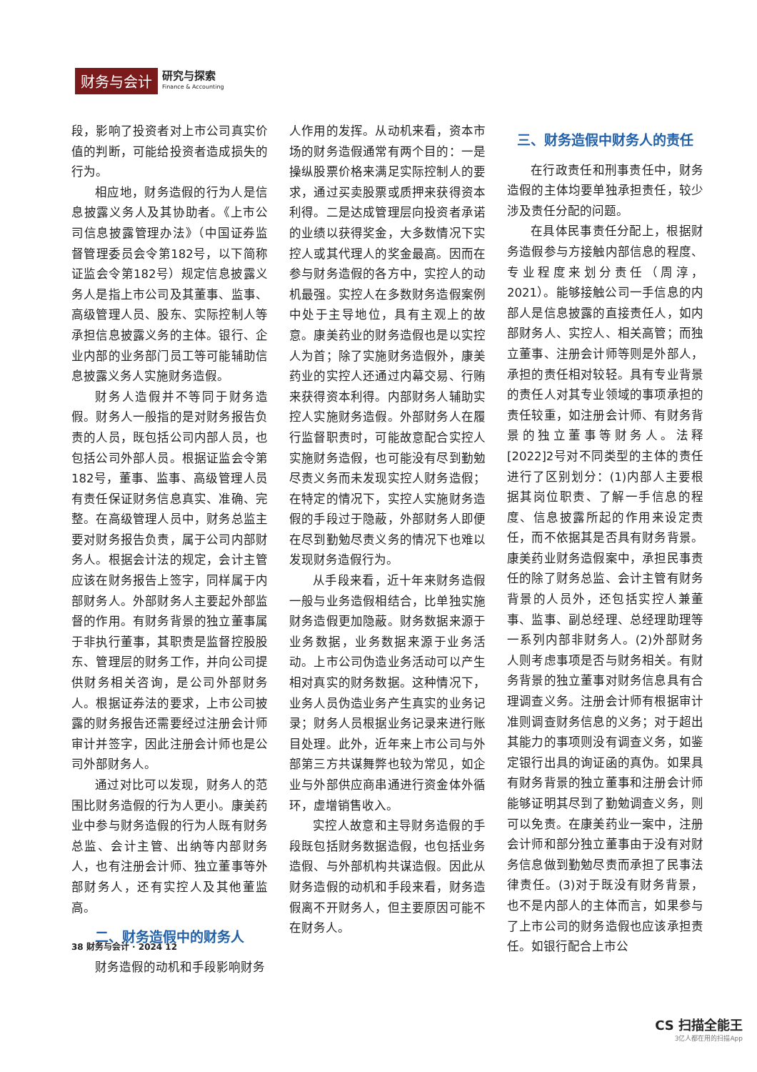财务与会计
研究与探索
Finance & Accounting
段，影响了投资者对上市公司真实价值的判断，可能给投资者造成损失的行为。
相应地，财务造假的行为人是信息披露义务人及其协助者。《上市公司信息披露管理办法》（中国证券监督管理委员会令第182号，以下简称证监会令第182号）规定信息披露义务人是指上市公司及其董事、监事、高级管理人员、股东、实际控制人等承担信息披露义务的主体。银行、企业内部的业务部门员工等可能辅助信息披露义务人实施财务造假。
财务人造假并不等同于财务造假。财务人一般指的是对财务报告负责的人员，既包括公司内部人员，也包括公司外部人员。根据证监会令第182号，董事、监事、高级管理人员有责任保证财务信息真实、准确、完整。在高级管理人员中，财务总监主要对财务报告负责，属于公司内部财务人。根据会计法的规定，会计主管应该在财务报告上签字，同样属于内部财务人。外部财务人主要起外部监督的作用。有财务背景的独立董事属于非执行董事，其职责是监督控股股东、管理层的财务工作，并向公司提供财务相关咨询，是公司外部财务人。根据证券法的要求，上市公司披露的财务报告还需要经过注册会计师审计并签字，因此注册会计师也是公司外部财务人。
通过对比可以发现，财务人的范围比财务造假的行为人更小。康美药业中参与财务造假的行为人既有财务总监、会计主管、出纳等内部财务人，也有注册会计师、独立董事等外部财务人，还有实控人及其他董监高。
二、财务造假中的财务人
财务造假的动机和手段影响财务
人作用的发挥。从动机来看，资本市场的财务造假通常有两个目的：一是操纵股票价格来满足实际控制人的要求，通过买卖股票或质押来获得资本利得。二是达成管理层向投资者承诺的业绩以获得奖金，大多数情况下实控人或其代理人的奖金最高。因而在参与财务造假的各方中，实控人的动机最强。实控人在多数财务造假案例中处于主导地位，具有主观上的故意。康美药业的财务造假也是以实控人为首；除了实施财务造假外，康美药业的实控人还通过内幕交易、行贿来获得资本利得。内部财务人辅助实控人实施财务造假。外部财务人在履行监督职责时，可能故意配合实控人实施财务造假，也可能没有尽到勤勉尽责义务而未发现实控人财务造假；在特定的情况下，实控人实施财务造假的手段过于隐蔽，外部财务人即便在尽到勤勉尽责义务的情况下也难以发现财务造假行为。
从手段来看，近十年来财务造假一般与业务造假相结合，比单独实施财务造假更加隐蔽。财务数据来源于业务数据，业务数据来源于业务活动。上市公司伪造业务活动可以产生相对真实的财务数据。这种情况下，业务人员伪造业务产生真实的业务记录；财务人员根据业务记录来进行账目处理。此外，近年来上市公司与外部第三方共谋舞弊也较为常见，如企业与外部供应商串通进行资金体外循环，虚增销售收入。
实控人故意和主导财务造假的手段既包括财务数据造假，也包括业务造假、与外部机构共谋造假。因此从财务造假的动机和手段来看，财务造假离不开财务人，但主要原因可能不在财务人。
三、财务造假中财务人的责任
在行政责任和刑事责任中，财务造假的主体均要单独承担责任，较少涉及责任分配的问题。
在具体民事责任分配上，根据财务造假参与方接触内部信息的程度、专业程度来划分责任（周淳，2021）。能够接触公司一手信息的内部人是信息披露的直接责任人，如内部财务人、实控人、相关高管；而独立董事、注册会计师等则是外部人，承担的责任相对较轻。具有专业背景的责任人对其专业领域的事项承担的责任较重，如注册会计师、有财务背景的独立董事等财务人。法释[2022]2号对不同类型的主体的责任进行了区别划分：(1)内部人主要根据其岗位职责、了解一手信息的程度、信息披露所起的作用来设定责任，而不依据其是否具有财务背景。康美药业财务造假案中，承担民事责任的除了财务总监、会计主管有财务背景的人员外，还包括实控人兼董事、监事、副总经理、总经理助理等一系列内部非财务人。(2)外部财务人则考虑事项是否与财务相关。有财务背景的独立董事对财务信息具有合理调查义务。注册会计师有根据审计准则调查财务信息的义务；对于超出其能力的事项则没有调查义务，如鉴定银行出具的询证函的真伪。如果具有财务背景的独立董事和注册会计师能够证明其尽到了勤勉调查义务，则可以免责。在康美药业一案中，注册会计师和部分独立董事由于没有对财务信息做到勤勉尽责而承担了民事法律责任。(3)对于既没有财务背景，也不是内部人的主体而言，如果参与了上市公司的财务造假也应该承担责任。如银行配合上市公
38 财务与会计 · 2024 12
CS 扫描全能王
3亿人都在用的扫描App